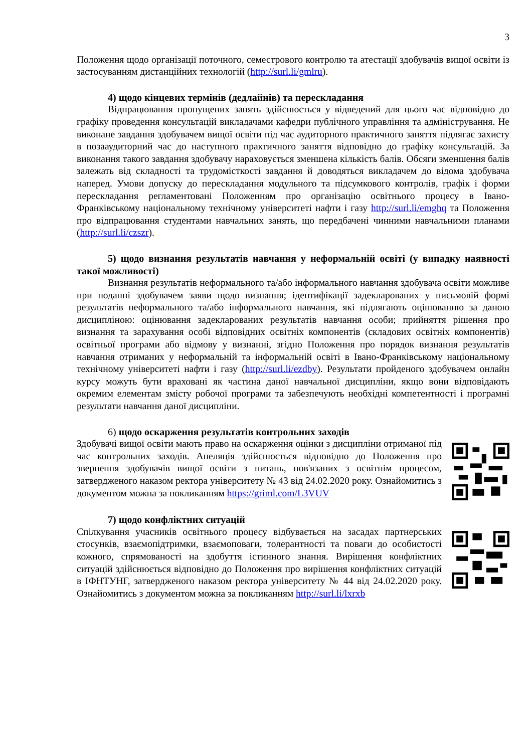3
Положення щодо організації поточного, семестрового контролю та атестації здобувачів вищої освіти із застосуванням дистанційних технологій (http://surl.li/gmlru).
4) щодо кінцевих термінів (дедлайнів) та перескладання
Відпрацювання пропущених занять здійснюється у відведений для цього час відповідно до графіку проведення консультацій викладачами кафедри публічного управління та адміністрування. Не виконане завдання здобувачем вищої освіти під час аудиторного практичного заняття підлягає захисту в позааудиторний час до наступного практичного заняття відповідно до графіку консультацій. За виконання такого завдання здобувачу нараховується зменшена кількість балів. Обсяги зменшення балів залежать від складності та трудомісткості завдання й доводяться викладачем до відома здобувача наперед. Умови допуску до перескладання модульного та підсумкового контролів, графік і форми перескладання регламентовані Положенням про організацію освітнього процесу в Івано-Франківському національному технічному університеті нафти і газу http://surl.li/emghq та Положення про відпрацювання студентами навчальних занять, що передбачені чинними навчальними планами (http://surl.li/czszr).
5) щодо визнання результатів навчання у неформальній освіті (у випадку наявності такої можливості)
Визнання результатів неформального та/або інформального навчання здобувача освіти можливе при поданні здобувачем заяви щодо визнання; ідентифікації задекларованих у письмовій формі результатів неформального та/або інформального навчання, які підлягають оцінюванню за даною дисципліною: оцінювання задекларованих результатів навчання особи; прийняття рішення про визнання та зарахування особі відповідних освітніх компонентів (складових освітніх компонентів) освітньої програми або відмову у визнанні, згідно Положення про порядок визнання результатів навчання отриманих у неформальній та інформальній освіті в Івано-Франківському національному технічному університеті нафти і газу (http://surl.li/ezdby). Результати пройденого здобувачем онлайн курсу можуть бути враховані як частина даної навчальної дисципліни, якщо вони відповідають окремим елементам змісту робочої програми та забезпечують необхідні компетентності і програмні результати навчання даної дисципліни.
6) щодо оскарження результатів контрольних заходів
Здобувачі вищої освіти мають право на оскарження оцінки з дисципліни отриманої під час контрольних заходів. Апеляція здійснюється відповідно до Положення про звернення здобувачів вищої освіти з питань, пов'язаних з освітнім процесом, затвердженого наказом ректора університету № 43 від 24.02.2020 року. Ознайомитись з документом можна за покликанням https://griml.com/L3VUV
7) щодо конфліктних ситуацій
Спілкування учасників освітнього процесу відбувається на засадах партнерських стосунків, взаємопідтримки, взаємоповаги, толерантності та поваги до особистості кожного, спрямованості на здобуття істинного знання. Вирішення конфліктних ситуацій здійснюється відповідно до Положення про вирішення конфліктних ситуацій в ІФНТУНГ, затвердженого наказом ректора університету № 44 від 24.02.2020 року. Ознайомитись з документом можна за покликанням http://surl.li/lxrxb